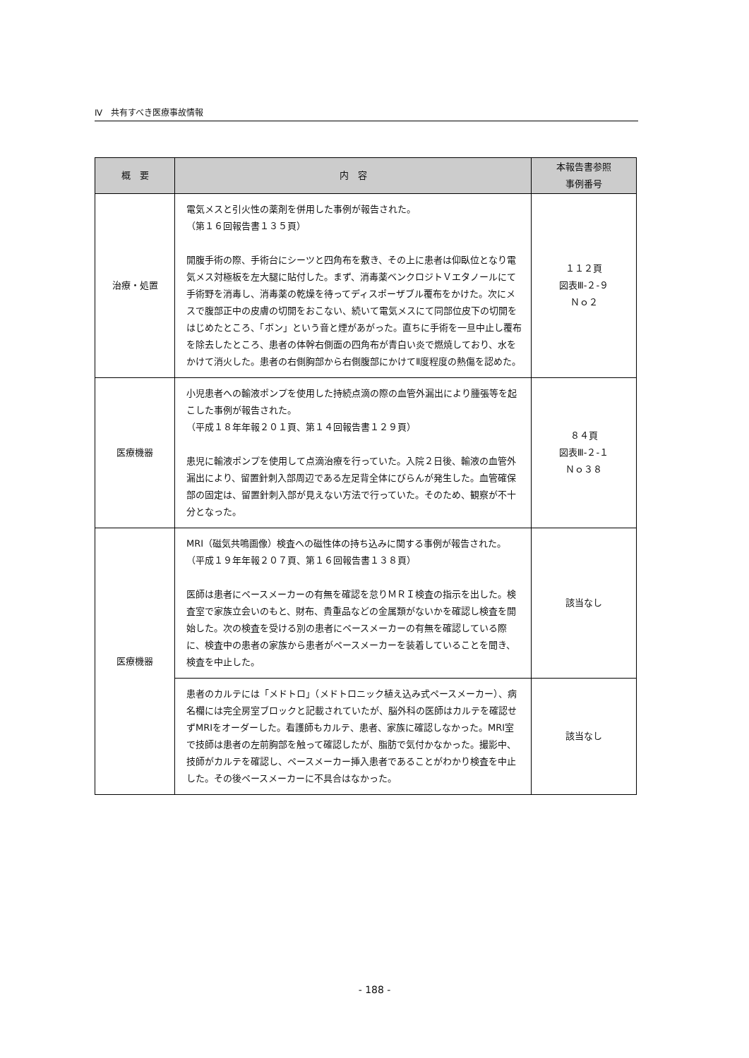Ⅳ　共有すべき医療事故情報
| 概 要 | 内 容 | 本報告書参照 事例番号 |
| --- | --- | --- |
| 治療・処置 | 電気メスと引火性の薬剤を併用した事例が報告された。 （第１６回報告書１３５頁） 開腹手術の際、手術台にシーツと四角布を敷き、その上に患者は仰臥位となり電気メス対極板を左大腿に貼付した。まず、消毒薬ベンクロジトＶエタノールにて手術野を消毒し、消毒薬の乾燥を待ってディスポーザブル覆布をかけた。次にメスで腹部正中の皮膚の切開をおこない、続いて電気メスにて同部位皮下の切開をはじめたところ、「ボン」という音と煙があがった。直ちに手術を一旦中止し覆布を除去したところ、患者の体幹右側面の四角布が青白い炎で燃焼しており、水をかけて消火した。患者の右側胸部から右側腹部にかけてⅡ度程度の熱傷を認めた。 | １１２頁 図表Ⅲ-２-９ Ｎｏ２ |
| 医療機器 | 小児患者への輸液ポンプを使用した持続点滴の際の血管外漏出により腫張等を起こした事例が報告された。 （平成１８年年報２０１頁、第１４回報告書１２９頁） 患児に輸液ポンプを使用して点滴治療を行っていた。入院２日後、輸液の血管外漏出により、留置針刺入部周辺である左足背全体にびらんが発生した。血管確保部の固定は、留置針刺入部が見えない方法で行っていた。そのため、観察が不十分となった。 | ８４頁 図表Ⅲ-２-１ Ｎｏ３８ |
| 医療機器 | MRI（磁気共鳴画像）検査への磁性体の持ち込みに関する事例が報告された。 （平成１９年年報２０７頁、第１６回報告書１３８頁） 医師は患者にペースメーカーの有無を確認を怠りＭＲＩ検査の指示を出した。検査室で家族立会いのもと、財布、貴重品などの金属類がないかを確認し検査を開始した。次の検査を受ける別の患者にペースメーカーの有無を確認している際に、検査中の患者の家族から患者がペースメーカーを装着していることを聞き、検査を中止した。 | 該当なし |
| | 患者のカルテには「メドトロ」（メドトロニック植え込み式ペースメーカー）、病名欄には完全房室ブロックと記載されていたが、脳外科の医師はカルテを確認せずMRIをオーダーした。看護師もカルテ、患者、家族に確認しなかった。MRI室で技師は患者の左前胸部を触って確認したが、脂肪で気付かなかった。撮影中、技師がカルテを確認し、ペースメーカー挿入患者であることがわかり検査を中止した。その後ペースメーカーに不具合はなかった。 | 該当なし |
- 188 -